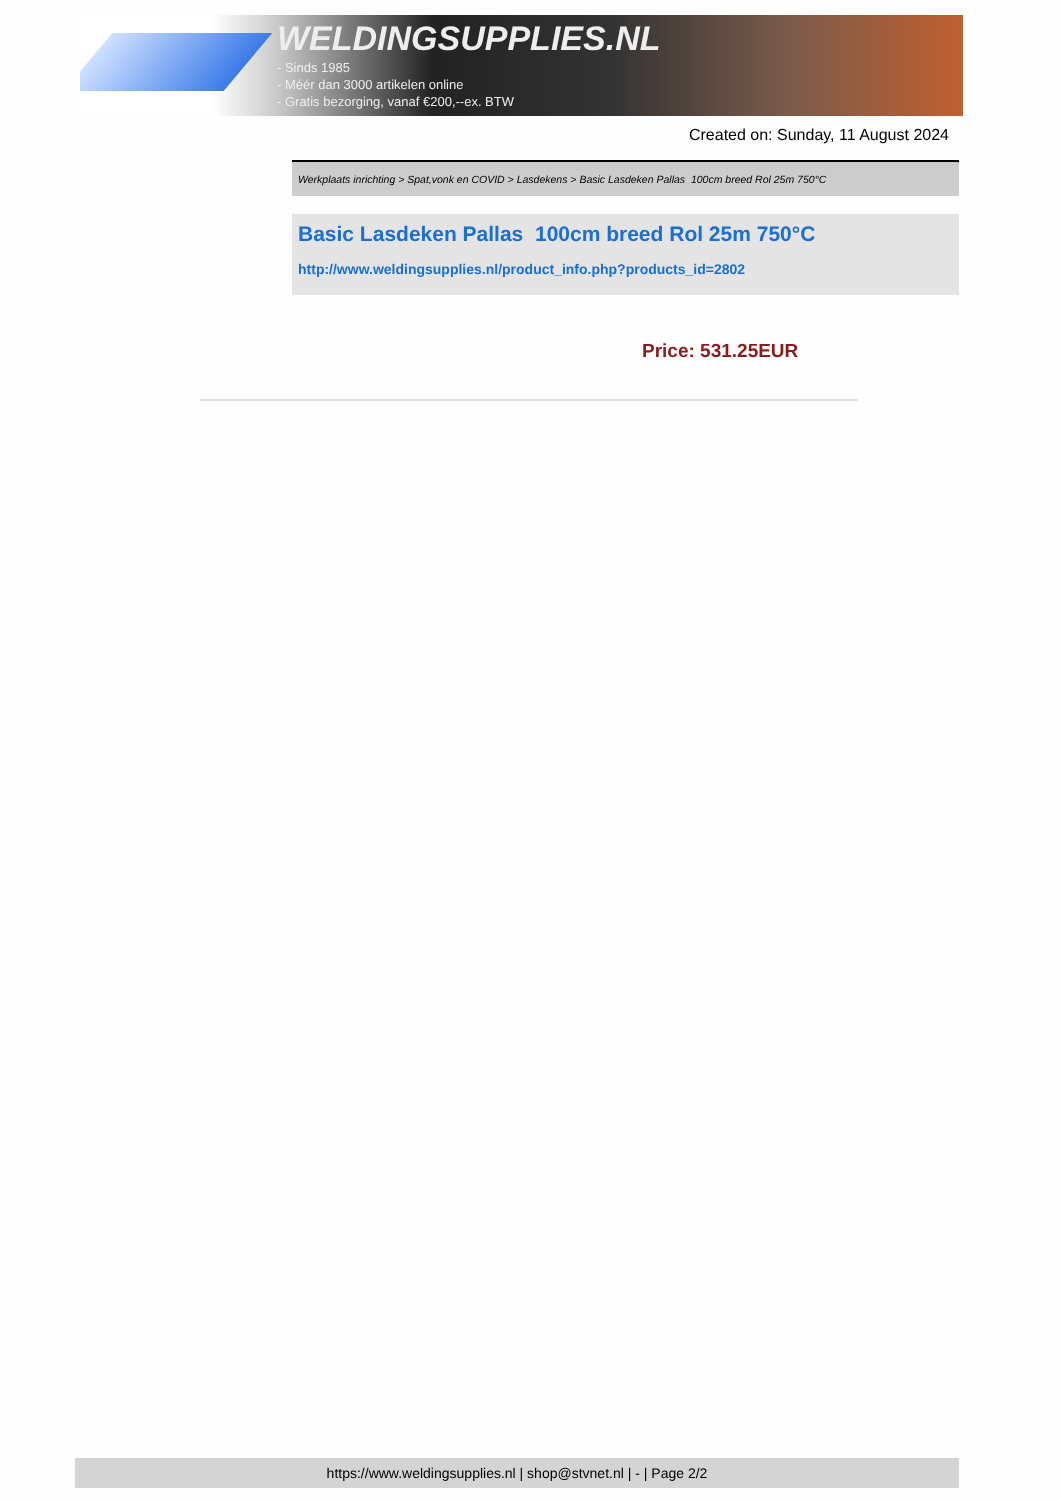WELDINGSUPPLIES.NL
- Sinds 1985
- Méér dan 3000 artikelen online
- Gratis bezorging, vanaf €200,--ex. BTW
Created on: Sunday, 11 August 2024
Werkplaats inrichting > Spat,vonk en COVID > Lasdekens > Basic Lasdeken Pallas 100cm breed Rol 25m 750°C
Basic Lasdeken Pallas 100cm breed Rol 25m 750°C
http://www.weldingsupplies.nl/product_info.php?products_id=2802
Price: 531.25EUR
https://www.weldingsupplies.nl | shop@stvnet.nl | - | Page 2/2